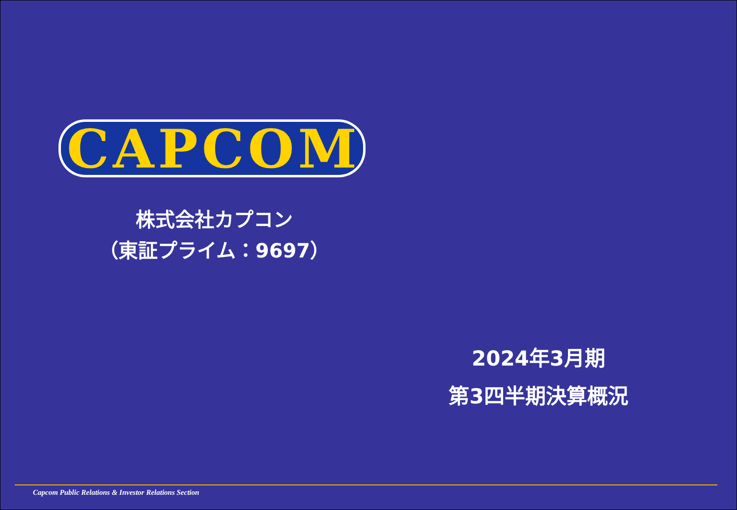CAPCOM
株式会社カプコン
（東証プライム：9697）
2024年3月期
第3四半期決算概況
Capcom Public Relations & Investor Relations Section